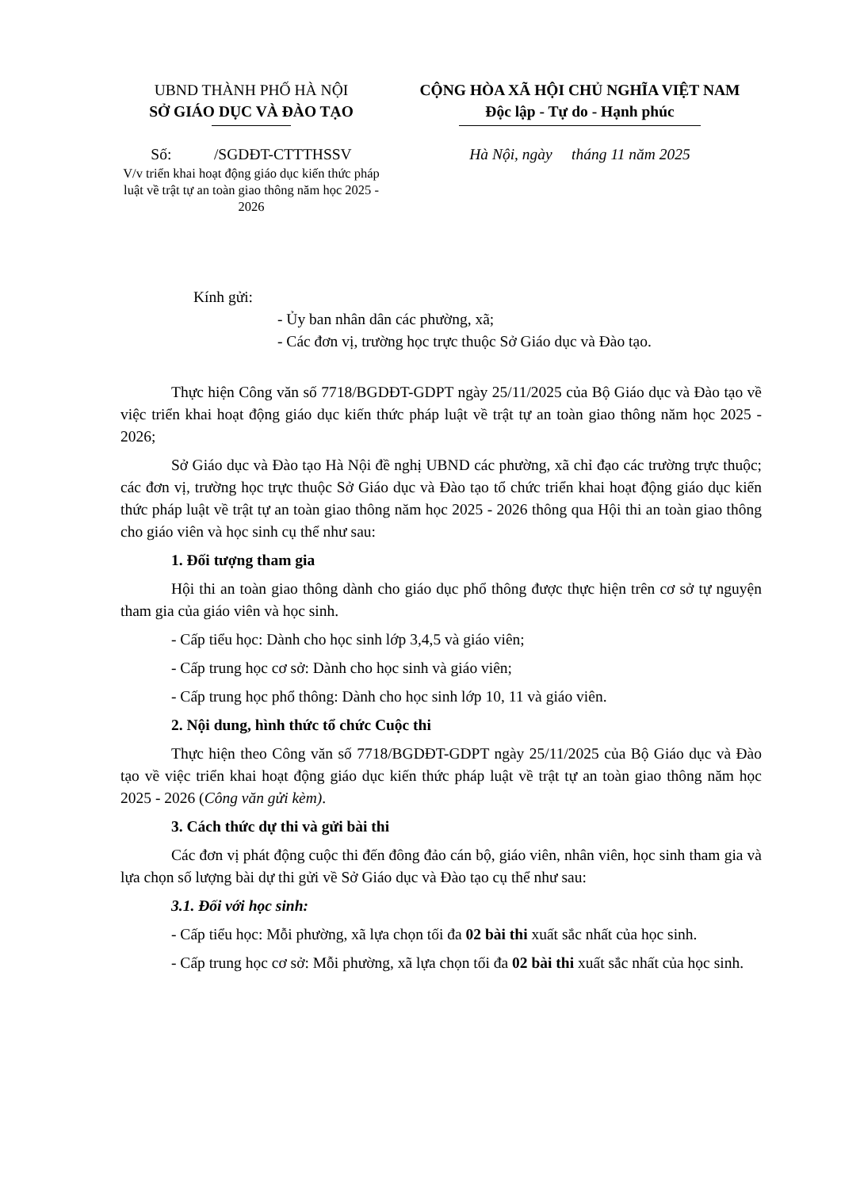UBND THÀNH PHỐ HÀ NỘI
SỞ GIÁO DỤC VÀ ĐÀO TẠO
Số: /SGDĐT-CTTTHSSV
V/v triển khai hoạt động giáo dục kiến thức pháp luật về trật tự an toàn giao thông năm học 2025 - 2026
CỘNG HÒA XÃ HỘI CHỦ NGHĨA VIỆT NAM
Độc lập - Tự do - Hạnh phúc
Hà Nội, ngày tháng 11 năm 2025
Kính gửi:
- Ủy ban nhân dân các phường, xã;
- Các đơn vị, trường học trực thuộc Sở Giáo dục và Đào tạo.
Thực hiện Công văn số 7718/BGDĐT-GDPT ngày 25/11/2025 của Bộ Giáo dục và Đào tạo về việc triển khai hoạt động giáo dục kiến thức pháp luật về trật tự an toàn giao thông năm học 2025 - 2026;
Sở Giáo dục và Đào tạo Hà Nội đề nghị UBND các phường, xã chỉ đạo các trường trực thuộc; các đơn vị, trường học trực thuộc Sở Giáo dục và Đào tạo tổ chức triển khai hoạt động giáo dục kiến thức pháp luật về trật tự an toàn giao thông năm học 2025 - 2026 thông qua Hội thi an toàn giao thông cho giáo viên và học sinh cụ thể như sau:
1. Đối tượng tham gia
Hội thi an toàn giao thông dành cho giáo dục phổ thông được thực hiện trên cơ sở tự nguyện tham gia của giáo viên và học sinh.
- Cấp tiểu học: Dành cho học sinh lớp 3,4,5 và giáo viên;
- Cấp trung học cơ sở: Dành cho học sinh và giáo viên;
- Cấp trung học phổ thông: Dành cho học sinh lớp 10, 11 và giáo viên.
2. Nội dung, hình thức tổ chức Cuộc thi
Thực hiện theo Công văn số 7718/BGDĐT-GDPT ngày 25/11/2025 của Bộ Giáo dục và Đào tạo về việc triển khai hoạt động giáo dục kiến thức pháp luật về trật tự an toàn giao thông năm học 2025 - 2026 (Công văn gửi kèm).
3. Cách thức dự thi và gửi bài thi
Các đơn vị phát động cuộc thi đến đông đảo cán bộ, giáo viên, nhân viên, học sinh tham gia và lựa chọn số lượng bài dự thi gửi về Sở Giáo dục và Đào tạo cụ thể như sau:
3.1. Đối với học sinh:
- Cấp tiểu học: Mỗi phường, xã lựa chọn tối đa 02 bài thi xuất sắc nhất của học sinh.
- Cấp trung học cơ sở: Mỗi phường, xã lựa chọn tối đa 02 bài thi xuất sắc nhất của học sinh.